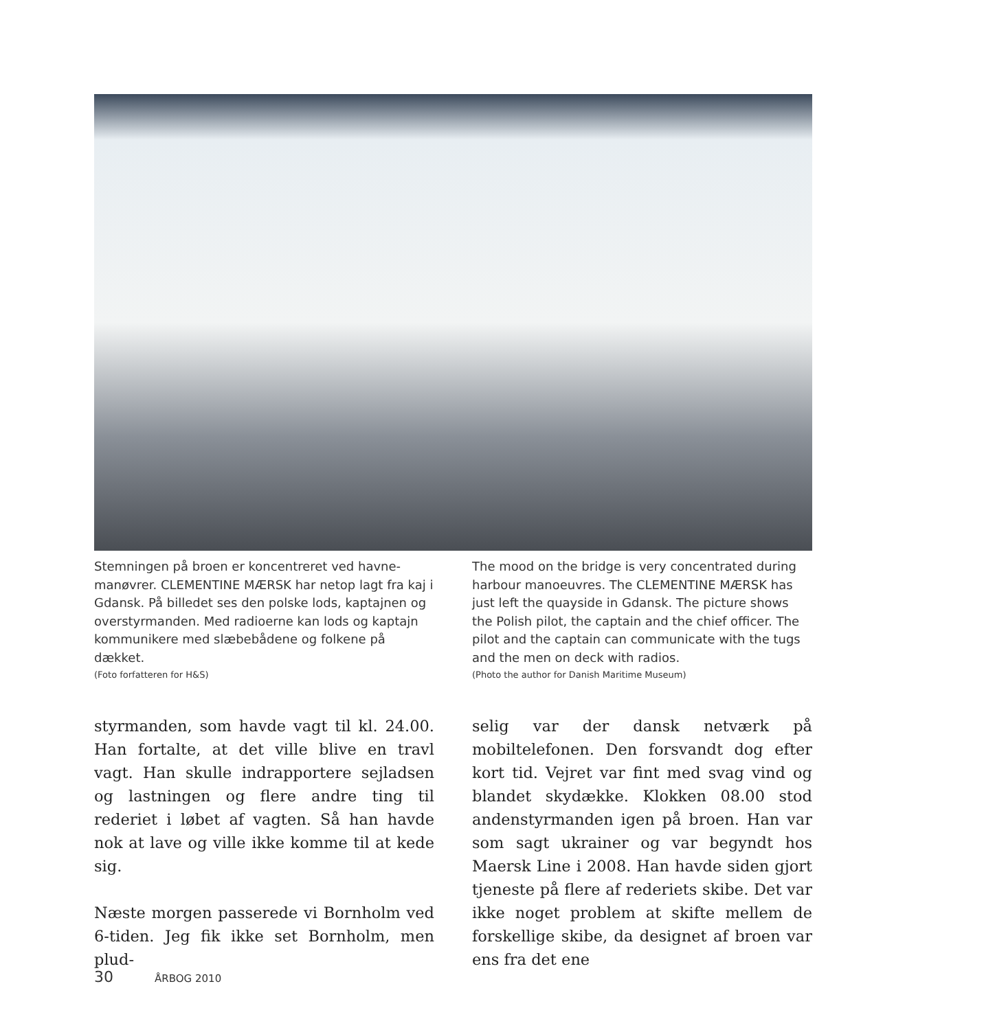Stemningen på broen er koncentreret ved havne­manøvrer. CLEMENTINE MÆRSK har netop lagt fra kaj i Gdansk. På billedet ses den polske lods, kaptajnen og overstyrmanden. Med radioerne kan lods og kaptajn kommunikere med slæbebådene og folkene på dækket.
(Foto forfatteren for H&S)
The mood on the bridge is very concentrated during harbour manoeuvres. The CLEMENTINE MÆRSK has just left the quayside in Gdansk. The picture shows the Polish pilot, the captain and the chief officer. The pilot and the captain can communicate with the tugs and the men on deck with radios.
(Photo the author for Danish Maritime Museum)
styrmanden, som havde vagt til kl. 24.00. Han fortalte, at det ville blive en travl vagt. Han skulle indrapportere sejladsen og lastningen og flere andre ting til rederiet i løbet af vagten. Så han havde nok at lave og ville ikke komme til at kede sig.
Næste morgen passerede vi Bornholm ved 6-tiden. Jeg fik ikke set Bornholm, men plud-
selig var der dansk netværk på mobiltelefonen. Den forsvandt dog efter kort tid. Vejret var fint med svag vind og blandet skydække. Klokken 08.00 stod andenstyrmanden igen på broen. Han var som sagt ukrainer og var begyndt hos Maersk Line i 2008. Han havde siden gjort tje­neste på flere af rederiets skibe. Det var ikke noget problem at skifte mellem de forskellige skibe, da designet af broen var ens fra det ene
30 ÅRBOG 2010